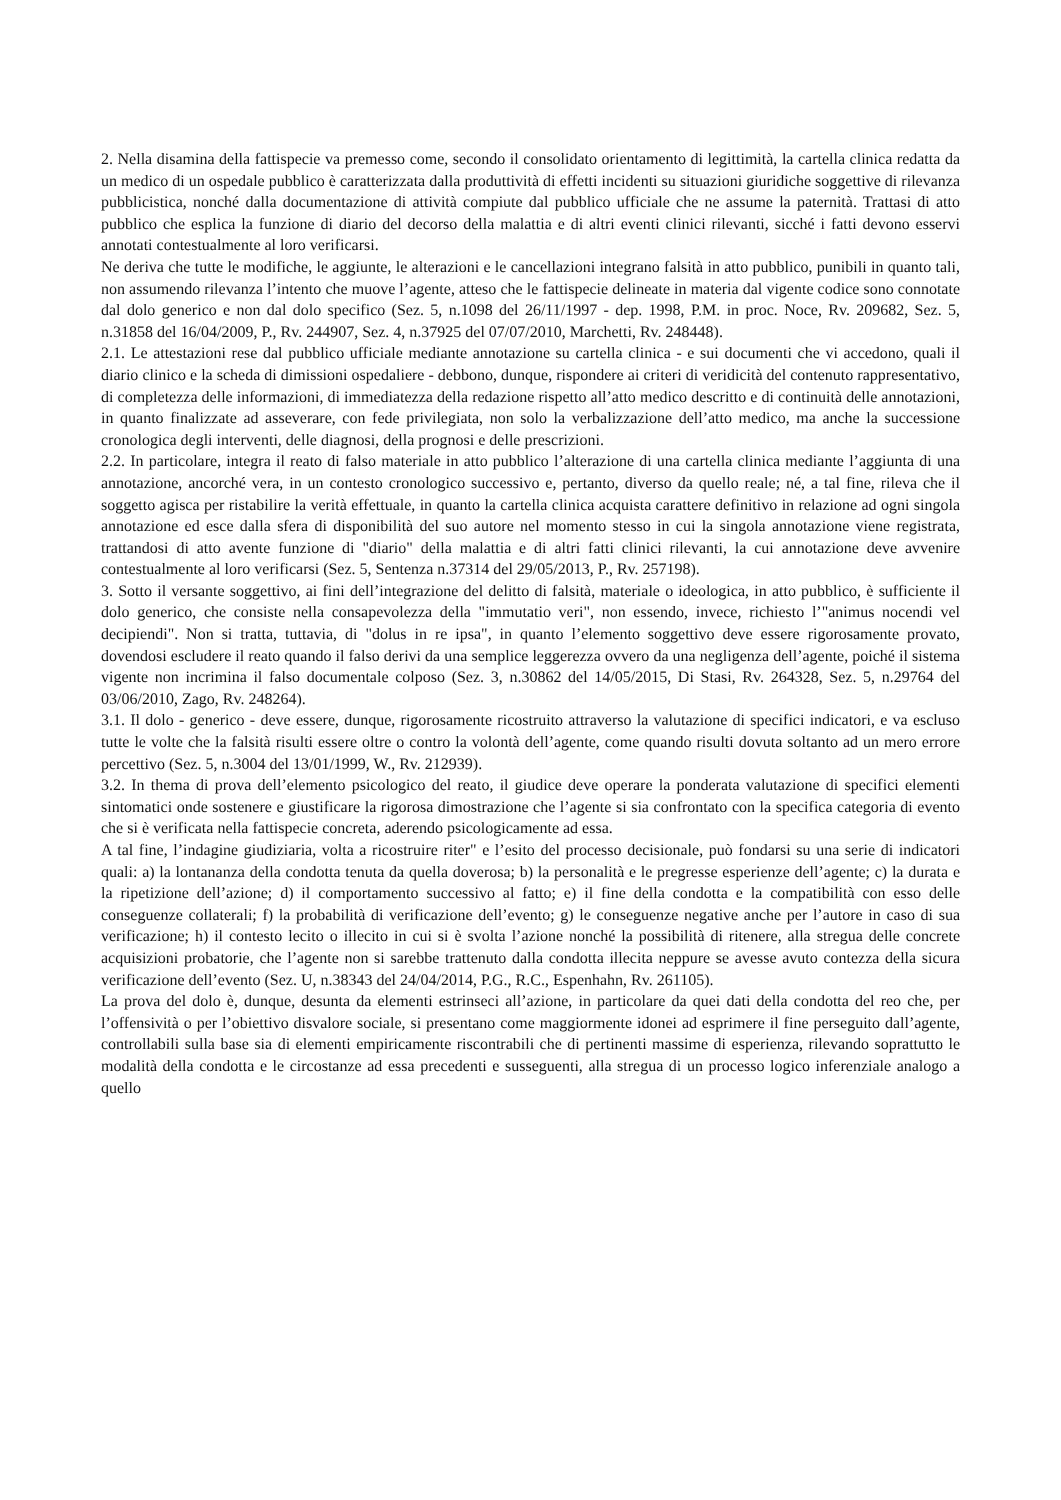2. Nella disamina della fattispecie va premesso come, secondo il consolidato orientamento di legittimità, la cartella clinica redatta da un medico di un ospedale pubblico è caratterizzata dalla produttività di effetti incidenti su situazioni giuridiche soggettive di rilevanza pubblicistica, nonché dalla documentazione di attività compiute dal pubblico ufficiale che ne assume la paternità. Trattasi di atto pubblico che esplica la funzione di diario del decorso della malattia e di altri eventi clinici rilevanti, sicché i fatti devono esservi annotati contestualmente al loro verificarsi.
Ne deriva che tutte le modifiche, le aggiunte, le alterazioni e le cancellazioni integrano falsità in atto pubblico, punibili in quanto tali, non assumendo rilevanza l’intento che muove l’agente, atteso che le fattispecie delineate in materia dal vigente codice sono connotate dal dolo generico e non dal dolo specifico (Sez. 5, n.1098 del 26/11/1997 - dep. 1998, P.M. in proc. Noce, Rv. 209682, Sez. 5, n.31858 del 16/04/2009, P., Rv. 244907, Sez. 4, n.37925 del 07/07/2010, Marchetti, Rv. 248448).
2.1. Le attestazioni rese dal pubblico ufficiale mediante annotazione su cartella clinica - e sui documenti che vi accedono, quali il diario clinico e la scheda di dimissioni ospedaliere - debbono, dunque, rispondere ai criteri di veridicità del contenuto rappresentativo, di completezza delle informazioni, di immediatezza della redazione rispetto all’atto medico descritto e di continuità delle annotazioni, in quanto finalizzate ad asseverare, con fede privilegiata, non solo la verbalizzazione dell’atto medico, ma anche la successione cronologica degli interventi, delle diagnosi, della prognosi e delle prescrizioni.
2.2. In particolare, integra il reato di falso materiale in atto pubblico l’alterazione di una cartella clinica mediante l’aggiunta di una annotazione, ancorché vera, in un contesto cronologico successivo e, pertanto, diverso da quello reale; né, a tal fine, rileva che il soggetto agisca per ristabilire la verità effettuale, in quanto la cartella clinica acquista carattere definitivo in relazione ad ogni singola annotazione ed esce dalla sfera di disponibilità del suo autore nel momento stesso in cui la singola annotazione viene registrata, trattandosi di atto avente funzione di "diario" della malattia e di altri fatti clinici rilevanti, la cui annotazione deve avvenire contestualmente al loro verificarsi (Sez. 5, Sentenza n.37314 del 29/05/2013, P., Rv. 257198).
3. Sotto il versante soggettivo, ai fini dell’integrazione del delitto di falsità, materiale o ideologica, in atto pubblico, è sufficiente il dolo generico, che consiste nella consapevolezza della "immutatio veri", non essendo, invece, richiesto l’"animus nocendi vel decipiendi". Non si tratta, tuttavia, di "dolus in re ipsa", in quanto l’elemento soggettivo deve essere rigorosamente provato, dovendosi escludere il reato quando il falso derivi da una semplice leggerezza ovvero da una negligenza dell’agente, poiché il sistema vigente non incrimina il falso documentale colposo (Sez. 3, n.30862 del 14/05/2015, Di Stasi, Rv. 264328, Sez. 5, n.29764 del 03/06/2010, Zago, Rv. 248264).
3.1. Il dolo - generico - deve essere, dunque, rigorosamente ricostruito attraverso la valutazione di specifici indicatori, e va escluso tutte le volte che la falsità risulti essere oltre o contro la volontà dell’agente, come quando risulti dovuta soltanto ad un mero errore percettivo (Sez. 5, n.3004 del 13/01/1999, W., Rv. 212939).
3.2. In thema di prova dell’elemento psicologico del reato, il giudice deve operare la ponderata valutazione di specifici elementi sintomatici onde sostenere e giustificare la rigorosa dimostrazione che l’agente si sia confrontato con la specifica categoria di evento che si è verificata nella fattispecie concreta, aderendo psicologicamente ad essa.
A tal fine, l’indagine giudiziaria, volta a ricostruire riter" e l’esito del processo decisionale, può fondarsi su una serie di indicatori quali: a) la lontananza della condotta tenuta da quella doverosa; b) la personalità e le pregresse esperienze dell’agente; c) la durata e la ripetizione dell’azione; d) il comportamento successivo al fatto; e) il fine della condotta e la compatibilità con esso delle conseguenze collaterali; f) la probabilità di verificazione dell’evento; g) le conseguenze negative anche per l’autore in caso di sua verificazione; h) il contesto lecito o illecito in cui si è svolta l’azione nonché la possibilità di ritenere, alla stregua delle concrete acquisizioni probatorie, che l’agente non si sarebbe trattenuto dalla condotta illecita neppure se avesse avuto contezza della sicura verificazione dell’evento (Sez. U, n.38343 del 24/04/2014, P.G., R.C., Espenhahn, Rv. 261105).
La prova del dolo è, dunque, desunta da elementi estrinseci all’azione, in particolare da quei dati della condotta del reo che, per l’offensività o per l’obiettivo disvalore sociale, si presentano come maggiormente idonei ad esprimere il fine perseguito dall’agente, controllabili sulla base sia di elementi empiricamente riscontrabili che di pertinenti massime di esperienza, rilevando soprattutto le modalità della condotta e le circostanze ad essa precedenti e susseguenti, alla stregua di un processo logico inferenziale analogo a quello